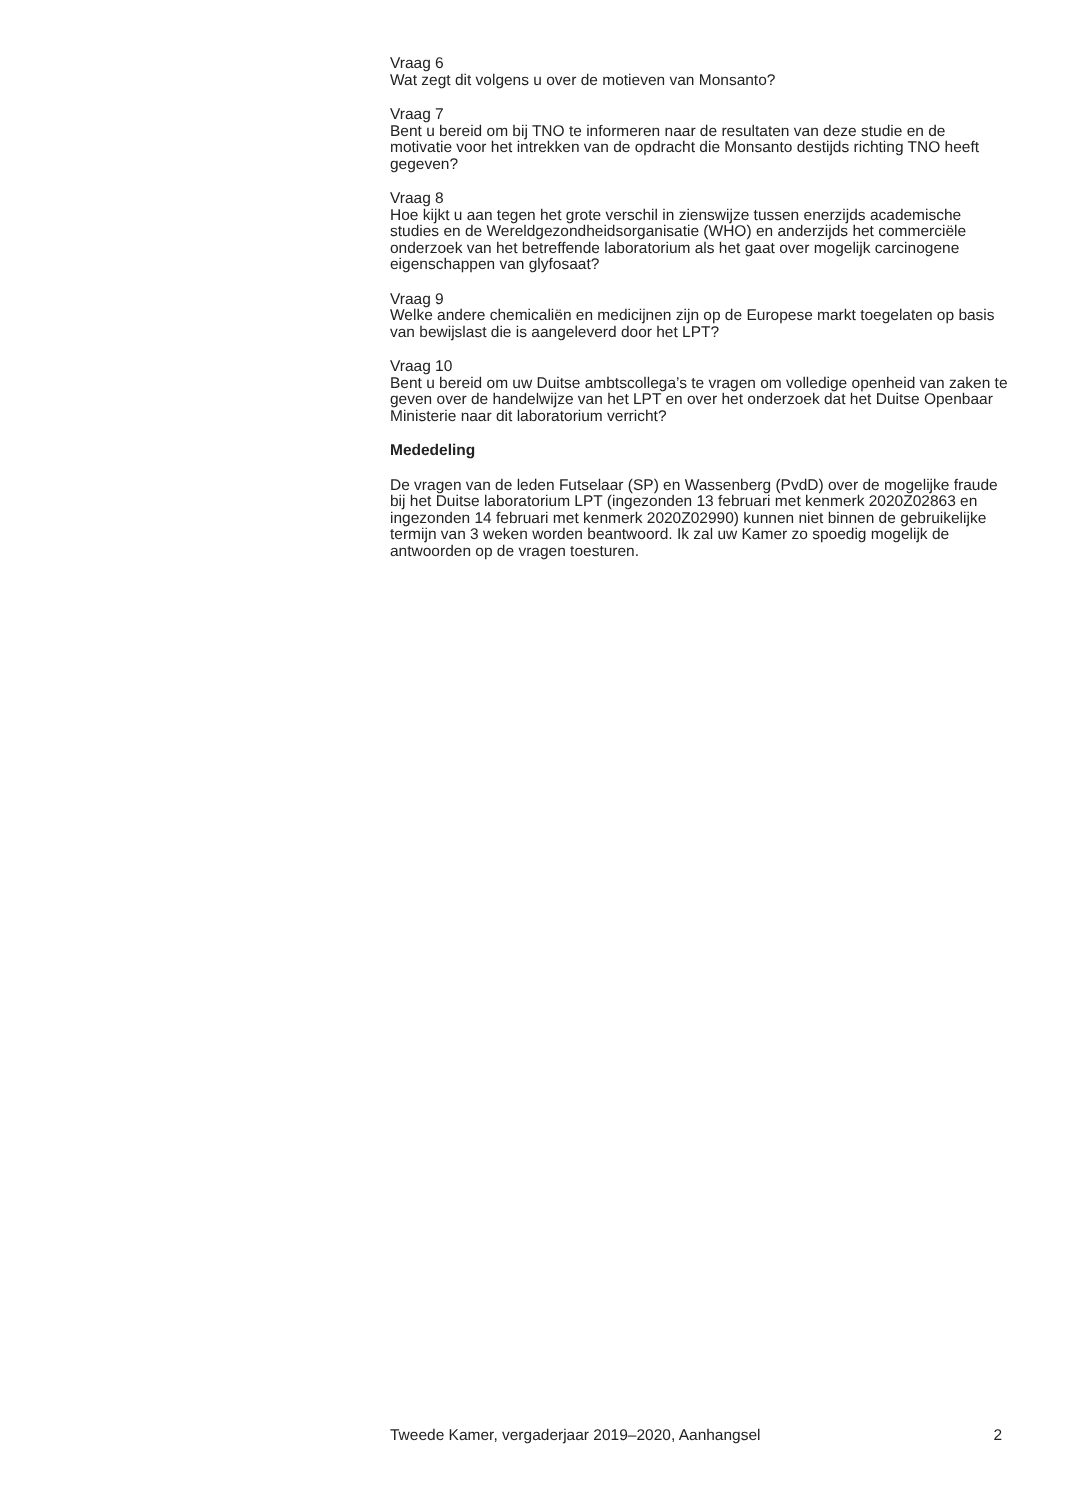Vraag 6
Wat zegt dit volgens u over de motieven van Monsanto?
Vraag 7
Bent u bereid om bij TNO te informeren naar de resultaten van deze studie en de motivatie voor het intrekken van de opdracht die Monsanto destijds richting TNO heeft gegeven?
Vraag 8
Hoe kijkt u aan tegen het grote verschil in zienswijze tussen enerzijds academische studies en de Wereldgezondheidsorganisatie (WHO) en anderzijds het commerciële onderzoek van het betreffende laboratorium als het gaat over mogelijk carcinogene eigenschappen van glyfosaat?
Vraag 9
Welke andere chemicaliën en medicijnen zijn op de Europese markt toegelaten op basis van bewijslast die is aangeleverd door het LPT?
Vraag 10
Bent u bereid om uw Duitse ambtscollega’s te vragen om volledige openheid van zaken te geven over de handelwijze van het LPT en over het onderzoek dat het Duitse Openbaar Ministerie naar dit laboratorium verricht?
Mededeling
De vragen van de leden Futselaar (SP) en Wassenberg (PvdD) over de mogelijke fraude bij het Duitse laboratorium LPT (ingezonden 13 februari met kenmerk 2020Z02863 en ingezonden 14 februari met kenmerk 2020Z02990) kunnen niet binnen de gebruikelijke termijn van 3 weken worden beantwoord. Ik zal uw Kamer zo spoedig mogelijk de antwoorden op de vragen toesturen.
Tweede Kamer, vergaderjaar 2019–2020, Aanhangsel 2